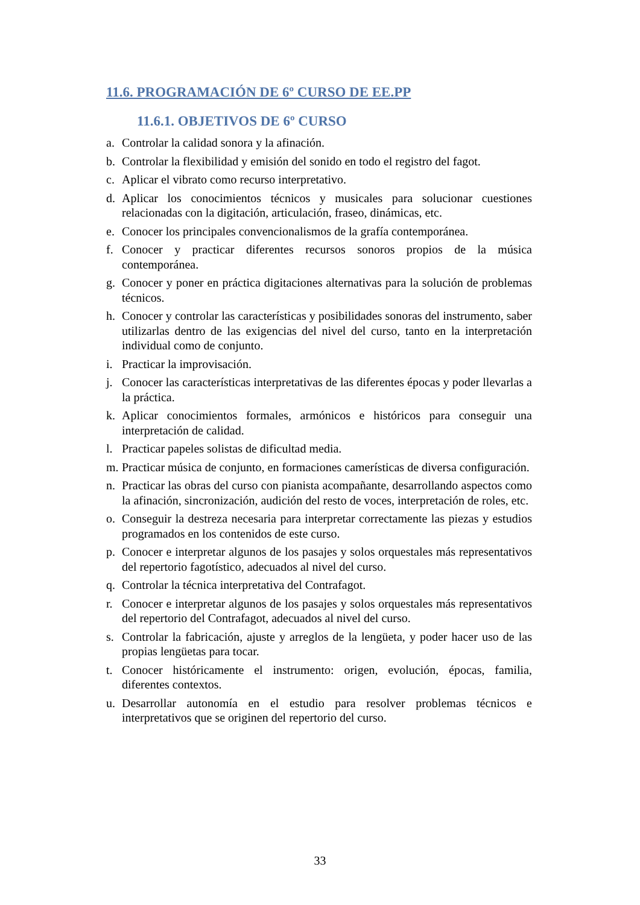11.6. PROGRAMACIÓN DE 6º CURSO DE EE.PP
11.6.1. OBJETIVOS DE 6º CURSO
a. Controlar la calidad sonora y la afinación.
b. Controlar la flexibilidad y emisión del sonido en todo el registro del fagot.
c. Aplicar el vibrato como recurso interpretativo.
d. Aplicar los conocimientos técnicos y musicales para solucionar cuestiones relacionadas con la digitación, articulación, fraseo, dinámicas, etc.
e. Conocer los principales convencionalismos de la grafía contemporánea.
f. Conocer y practicar diferentes recursos sonoros propios de la música contemporánea.
g. Conocer y poner en práctica digitaciones alternativas para la solución de problemas técnicos.
h. Conocer y controlar las características y posibilidades sonoras del instrumento, saber utilizarlas dentro de las exigencias del nivel del curso, tanto en la interpretación individual como de conjunto.
i. Practicar la improvisación.
j. Conocer las características interpretativas de las diferentes épocas y poder llevarlas a la práctica.
k. Aplicar conocimientos formales, armónicos e históricos para conseguir una interpretación de calidad.
l. Practicar papeles solistas de dificultad media.
m. Practicar música de conjunto, en formaciones camerísticas de diversa configuración.
n. Practicar las obras del curso con pianista acompañante, desarrollando aspectos como la afinación, sincronización, audición del resto de voces, interpretación de roles, etc.
o. Conseguir la destreza necesaria para interpretar correctamente las piezas y estudios programados en los contenidos de este curso.
p. Conocer e interpretar algunos de los pasajes y solos orquestales más representativos del repertorio fagotístico, adecuados al nivel del curso.
q. Controlar la técnica interpretativa del Contrafagot.
r. Conocer e interpretar algunos de los pasajes y solos orquestales más representativos del repertorio del Contrafagot, adecuados al nivel del curso.
s. Controlar la fabricación, ajuste y arreglos de la lengüeta, y poder hacer uso de las propias lengüetas para tocar.
t. Conocer históricamente el instrumento: origen, evolución, épocas, familia, diferentes contextos.
u. Desarrollar autonomía en el estudio para resolver problemas técnicos e interpretativos que se originen del repertorio del curso.
33